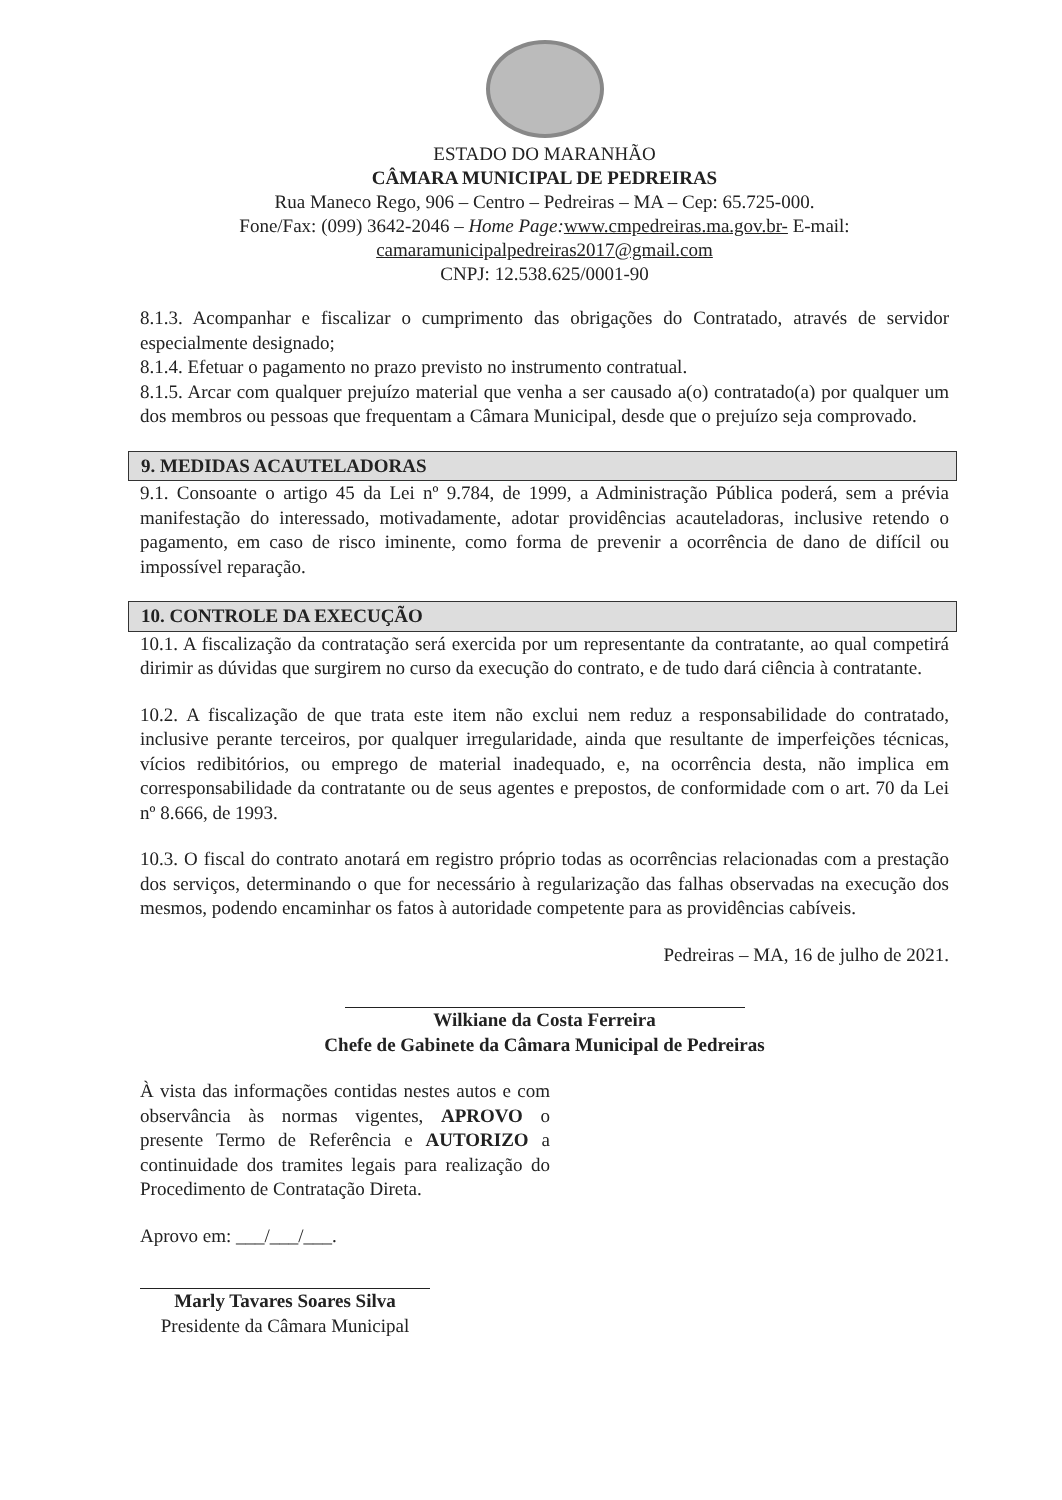ESTADO DO MARANHÃO
CÂMARA MUNICIPAL DE PEDREIRAS
Rua Maneco Rego, 906 – Centro – Pedreiras – MA – Cep: 65.725-000.
Fone/Fax: (099) 3642-2046 – Home Page: www.cmpedreiras.ma.gov.br- E-mail:
camaramunicipalpedreiras2017@gmail.com
CNPJ: 12.538.625/0001-90
8.1.3. Acompanhar e fiscalizar o cumprimento das obrigações do Contratado, através de servidor especialmente designado;
8.1.4. Efetuar o pagamento no prazo previsto no instrumento contratual.
8.1.5. Arcar com qualquer prejuízo material que venha a ser causado a(o) contratado(a) por qualquer um dos membros ou pessoas que frequentam a Câmara Municipal, desde que o prejuízo seja comprovado.
9. MEDIDAS ACAUTELADORAS
9.1. Consoante o artigo 45 da Lei nº 9.784, de 1999, a Administração Pública poderá, sem a prévia manifestação do interessado, motivadamente, adotar providências acauteladoras, inclusive retendo o pagamento, em caso de risco iminente, como forma de prevenir a ocorrência de dano de difícil ou impossível reparação.
10. CONTROLE DA EXECUÇÃO
10.1. A fiscalização da contratação será exercida por um representante da contratante, ao qual competirá dirimir as dúvidas que surgirem no curso da execução do contrato, e de tudo dará ciência à contratante.
10.2. A fiscalização de que trata este item não exclui nem reduz a responsabilidade do contratado, inclusive perante terceiros, por qualquer irregularidade, ainda que resultante de imperfeições técnicas, vícios redibitórios, ou emprego de material inadequado, e, na ocorrência desta, não implica em corresponsabilidade da contratante ou de seus agentes e prepostos, de conformidade com o art. 70 da Lei nº 8.666, de 1993.
10.3. O fiscal do contrato anotará em registro próprio todas as ocorrências relacionadas com a prestação dos serviços, determinando o que for necessário à regularização das falhas observadas na execução dos mesmos, podendo encaminhar os fatos à autoridade competente para as providências cabíveis.
Pedreiras – MA, 16 de julho de 2021.
Wilkiane da Costa Ferreira
Chefe de Gabinete da Câmara Municipal de Pedreiras
À vista das informações contidas nestes autos e com observância às normas vigentes, APROVO o presente Termo de Referência e AUTORIZO a continuidade dos tramites legais para realização do Procedimento de Contratação Direta.
Aprovo em: ___/___/___.
Marly Tavares Soares Silva
Presidente da Câmara Municipal